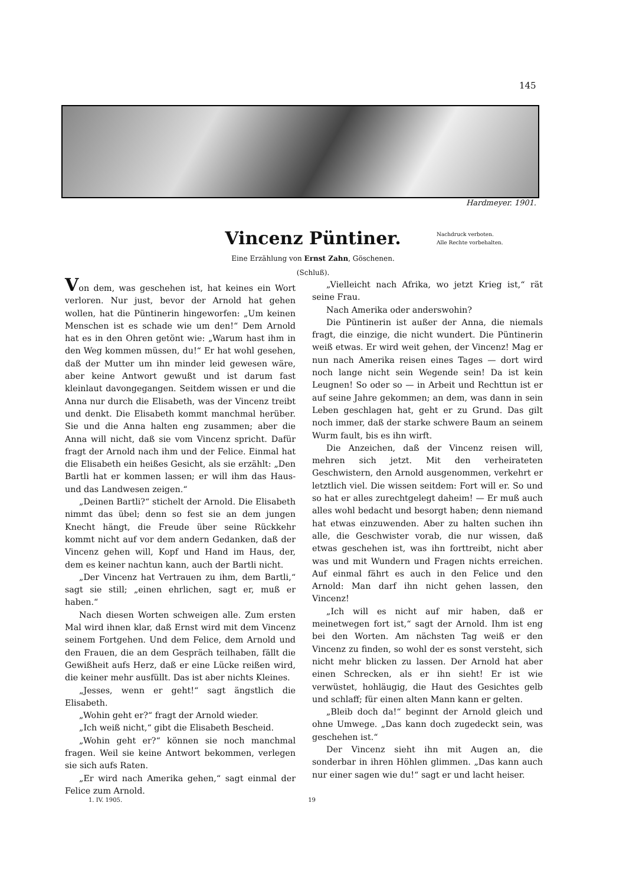145
Hardmeyer. 1901.
Vincenz Püntiner.
Nachdruck verboten.
Alle Rechte vorbehalten.
Eine Erzählung von Ernst Zahn, Göschenen.
(Schluß).
Von dem, was geschehen ist, hat keines ein Wort verloren. Nur just, bevor der Arnold hat gehen wollen, hat die Püntinerin hingeworfen: „Um keinen Menschen ist es schade wie um den!“ Dem Arnold hat es in den Ohren getönt wie: „Warum hast ihm in den Weg kommen müssen, du!“ Er hat wohl gesehen, daß der Mutter um ihn minder leid gewesen wäre, aber keine Antwort gewußt und ist darum fast kleinlaut davongegangen. Seitdem wissen er und die Anna nur durch die Elisabeth, was der Vincenz treibt und denkt. Die Elisabeth kommt manchmal herüber. Sie und die Anna halten eng zusammen; aber die Anna will nicht, daß sie vom Vincenz spricht. Dafür fragt der Arnold nach ihm und der Felice. Einmal hat die Elisabeth ein heißes Gesicht, als sie erzählt: „Den Bartli hat er kommen lassen; er will ihm das Haus- und das Landwesen zeigen.“
„Deinen Bartli?“ stichelt der Arnold. Die Elisabeth nimmt das übel; denn so fest sie an dem jungen Knecht hängt, die Freude über seine Rückkehr kommt nicht auf vor dem andern Gedanken, daß der Vincenz gehen will, Kopf und Hand im Haus, der, dem es keiner nachtun kann, auch der Bartli nicht.
„Der Vincenz hat Vertrauen zu ihm, dem Bartli,“ sagt sie still; „einen ehrlichen, sagt er, muß er haben.“
Nach diesen Worten schweigen alle. Zum ersten Mal wird ihnen klar, daß Ernst wird mit dem Vincenz seinem Fortgehen. Und dem Felice, dem Arnold und den Frauen, die an dem Gespräch teilhaben, fällt die Gewißheit aufs Herz, daß er eine Lücke reißen wird, die keiner mehr ausfüllt. Das ist aber nichts Kleines.
„Jesses, wenn er geht!“ sagt ängstlich die Elisabeth.
„Wohin geht er?“ fragt der Arnold wieder.
„Ich weiß nicht,“ gibt die Elisabeth Bescheid.
„Wohin geht er?“ können sie noch manchmal fragen. Weil sie keine Antwort bekommen, verlegen sie sich aufs Raten.
„Er wird nach Amerika gehen,“ sagt einmal der Felice zum Arnold.
„Vielleicht nach Afrika, wo jetzt Krieg ist,“ rät seine Frau.
Nach Amerika oder anderswohin?
Die Püntinerin ist außer der Anna, die niemals fragt, die einzige, die nicht wundert. Die Püntinerin weiß etwas. Er wird weit gehen, der Vincenz! Mag er nun nach Amerika reisen eines Tages — dort wird noch lange nicht sein Wegende sein! Da ist kein Leugnen! So oder so — in Arbeit und Rechttun ist er auf seine Jahre gekommen; an dem, was dann in sein Leben geschlagen hat, geht er zu Grund. Das gilt noch immer, daß der starke schwere Baum an seinem Wurm fault, bis es ihn wirft.
Die Anzeichen, daß der Vincenz reisen will, mehren sich jetzt. Mit den verheirateten Geschwistern, den Arnold ausgenommen, verkehrt er letztlich viel. Die wissen seitdem: Fort will er. So und so hat er alles zurechtgelegt daheim! — Er muß auch alles wohl bedacht und besorgt haben; denn niemand hat etwas einzuwenden. Aber zu halten suchen ihn alle, die Geschwister vorab, die nur wissen, daß etwas geschehen ist, was ihn forttreibt, nicht aber was und mit Wundern und Fragen nichts erreichen. Auf einmal fährt es auch in den Felice und den Arnold: Man darf ihn nicht gehen lassen, den Vincenz!
„Ich will es nicht auf mir haben, daß er meinetwegen fort ist,“ sagt der Arnold. Ihm ist eng bei den Worten. Am nächsten Tag weiß er den Vincenz zu finden, so wohl der es sonst versteht, sich nicht mehr blicken zu lassen. Der Arnold hat aber einen Schrecken, als er ihn sieht! Er ist wie verwüstet, hohläugig, die Haut des Gesichtes gelb und schlaff; für einen alten Mann kann er gelten.
„Bleib doch da!“ beginnt der Arnold gleich und ohne Umwege. „Das kann doch zugedeckt sein, was geschehen ist.“
Der Vincenz sieht ihn mit Augen an, die sonderbar in ihren Höhlen glimmen. „Das kann auch nur einer sagen wie du!“ sagt er und lacht heiser.
1. IV. 1905. 19